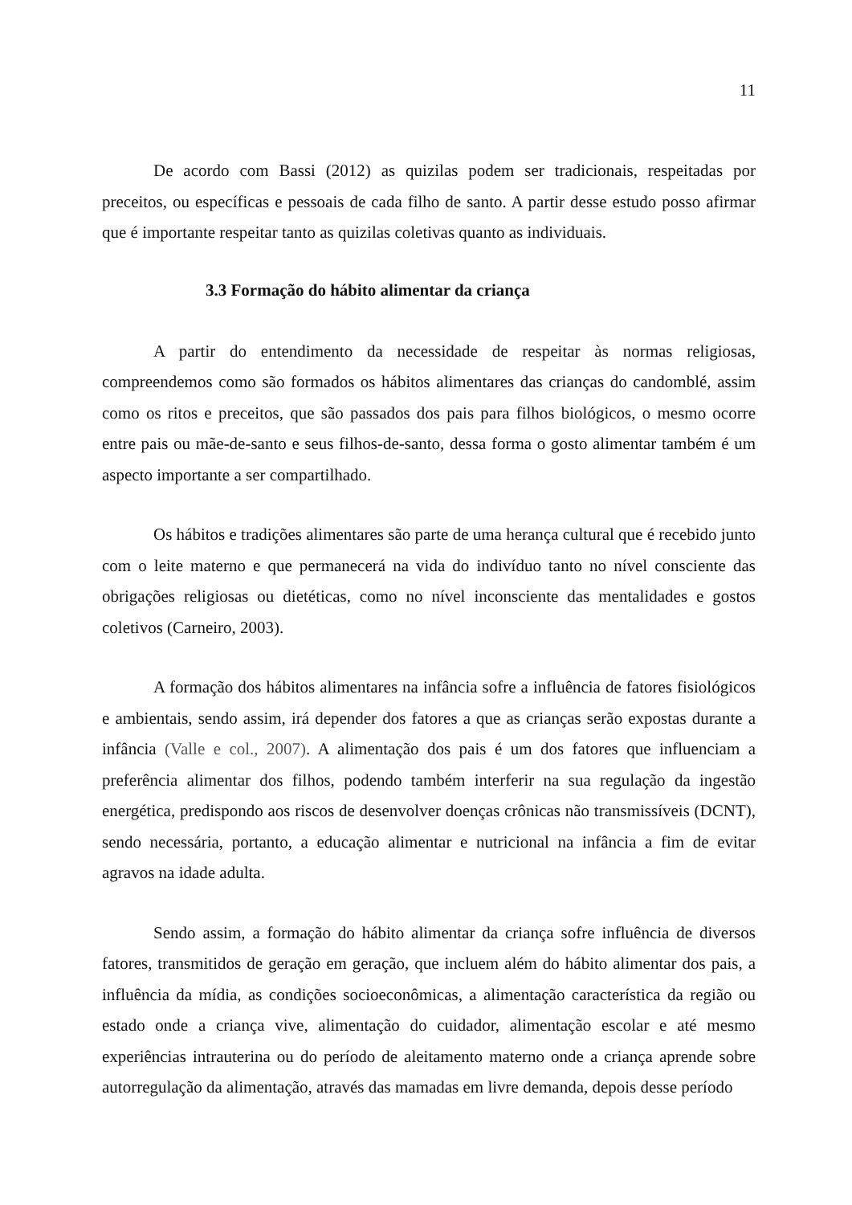11
De acordo com Bassi (2012) as quizilas podem ser tradicionais, respeitadas por preceitos, ou específicas e pessoais de cada filho de santo. A partir desse estudo posso afirmar que é importante respeitar tanto as quizilas coletivas quanto as individuais.
3.3 Formação do hábito alimentar da criança
A partir do entendimento da necessidade de respeitar às normas religiosas, compreendemos como são formados os hábitos alimentares das crianças do candomblé, assim como os ritos e preceitos, que são passados dos pais para filhos biológicos, o mesmo ocorre entre pais ou mãe-de-santo e seus filhos-de-santo, dessa forma o gosto alimentar também é um aspecto importante a ser compartilhado.
Os hábitos e tradições alimentares são parte de uma herança cultural que é recebido junto com o leite materno e que permanecerá na vida do indivíduo tanto no nível consciente das obrigações religiosas ou dietéticas, como no nível inconsciente das mentalidades e gostos coletivos (Carneiro, 2003).
A formação dos hábitos alimentares na infância sofre a influência de fatores fisiológicos e ambientais, sendo assim, irá depender dos fatores a que as crianças serão expostas durante a infância (Valle e col., 2007). A alimentação dos pais é um dos fatores que influenciam a preferência alimentar dos filhos, podendo também interferir na sua regulação da ingestão energética, predispondo aos riscos de desenvolver doenças crônicas não transmissíveis (DCNT), sendo necessária, portanto, a educação alimentar e nutricional na infância a fim de evitar agravos na idade adulta.
Sendo assim, a formação do hábito alimentar da criança sofre influência de diversos fatores, transmitidos de geração em geração, que incluem além do hábito alimentar dos pais, a influência da mídia, as condições socioeconômicas, a alimentação característica da região ou estado onde a criança vive, alimentação do cuidador, alimentação escolar e até mesmo experiências intrauterina ou do período de aleitamento materno onde a criança aprende sobre autorregulação da alimentação, através das mamadas em livre demanda, depois desse período